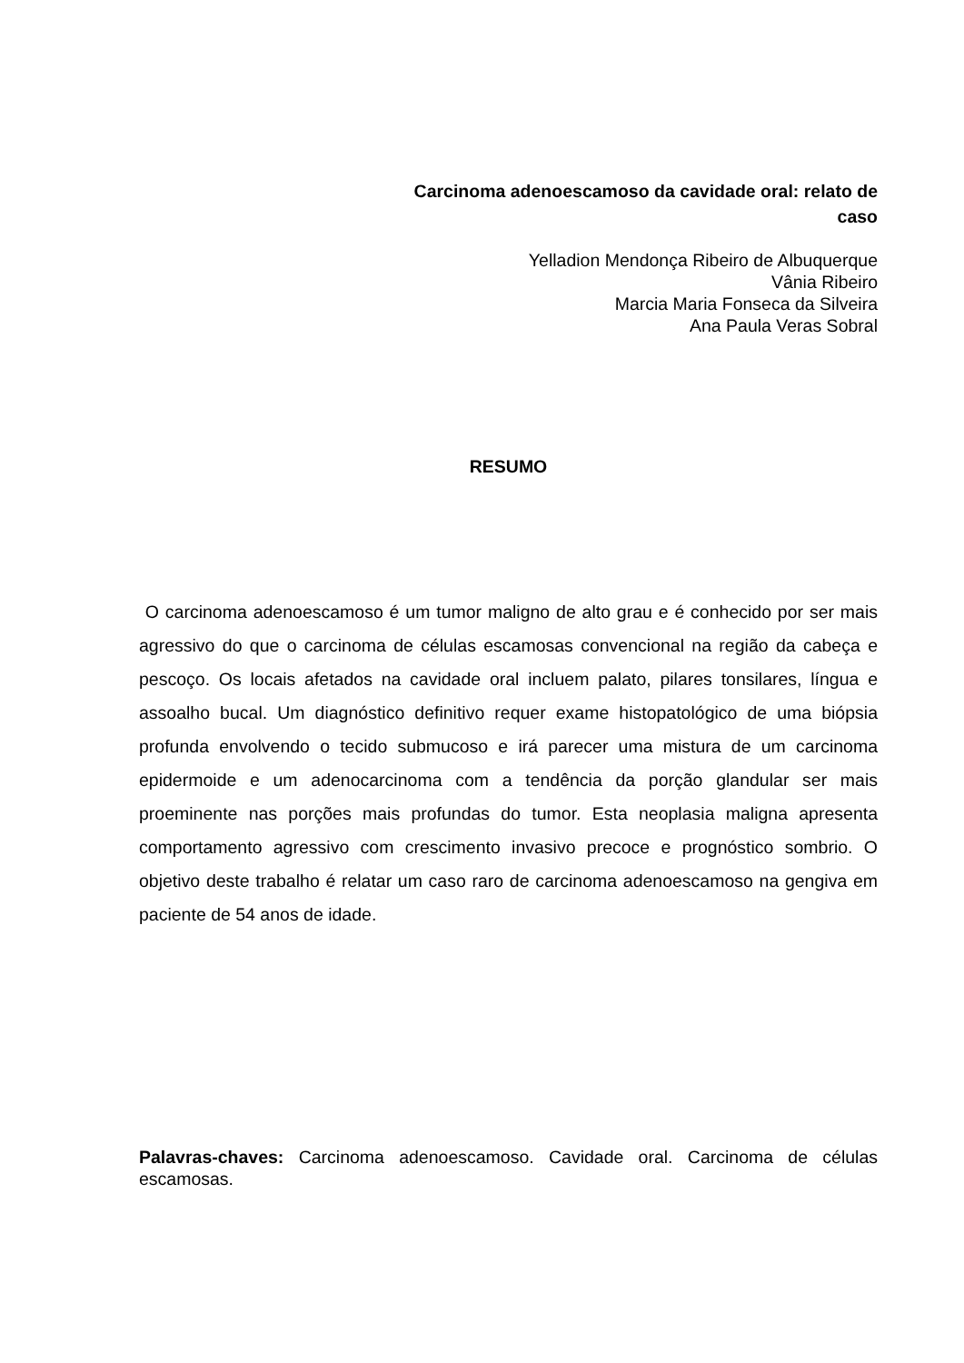Carcinoma adenoescamoso da cavidade oral: relato de caso
Yelladion Mendonça Ribeiro de Albuquerque
Vânia Ribeiro
Marcia Maria Fonseca da Silveira
Ana Paula Veras Sobral
RESUMO
O carcinoma adenoescamoso é um tumor maligno de alto grau e é conhecido por ser mais agressivo do que o carcinoma de células escamosas convencional na região da cabeça e pescoço. Os locais afetados na cavidade oral incluem palato, pilares tonsilares, língua e assoalho bucal. Um diagnóstico definitivo requer exame histopatológico de uma biópsia profunda envolvendo o tecido submucoso e irá parecer uma mistura de um carcinoma epidermoide e um adenocarcinoma com a tendência da porção glandular ser mais proeminente nas porções mais profundas do tumor. Esta neoplasia maligna apresenta comportamento agressivo com crescimento invasivo precoce e prognóstico sombrio. O objetivo deste trabalho é relatar um caso raro de carcinoma adenoescamoso na gengiva em paciente de 54 anos de idade.
Palavras-chaves: Carcinoma adenoescamoso. Cavidade oral. Carcinoma de células escamosas.